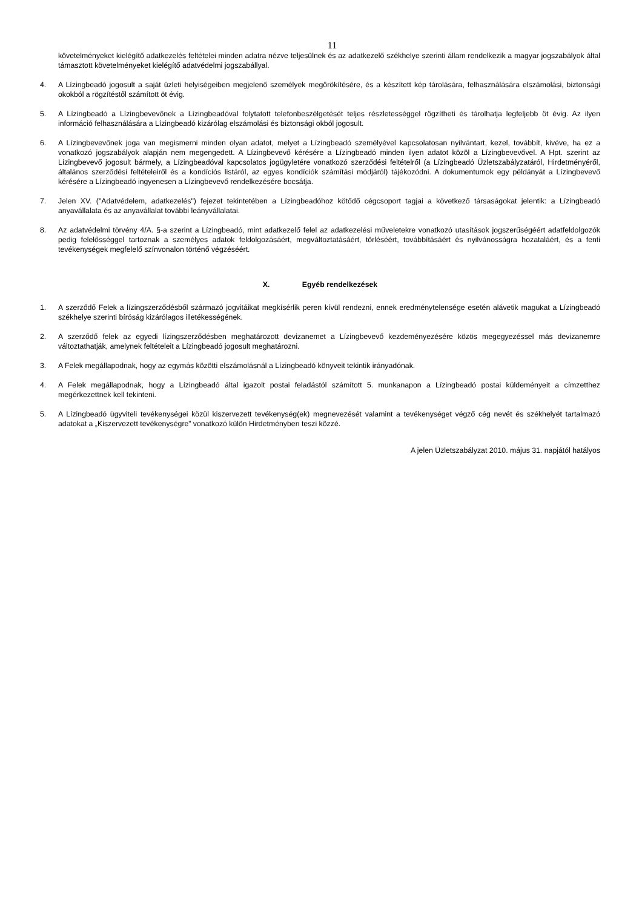11
követelményeket kielégítő adatkezelés feltételei minden adatra nézve teljesülnek és az adatkezelő székhelye szerinti állam rendelkezik a magyar jogszabályok által támasztott követelményeket kielégítő adatvédelmi jogszabállyal.
4. A Lízingbeadó jogosult a saját üzleti helyiségeiben megjelenő személyek megörökítésére, és a készített kép tárolására, felhasználására elszámolási, biztonsági okokból a rögzítéstől számított öt évig.
5. A Lízingbeadó a Lízingbevevőnek a Lízingbeadóval folytatott telefonbeszélgetését teljes részletességgel rögzítheti és tárolhatja legfeljebb öt évig. Az ilyen információ felhasználására a Lízingbeadó kizárólag elszámolási és biztonsági okból jogosult.
6. A Lízingbevevőnek joga van megismerni minden olyan adatot, melyet a Lízingbeadó személyével kapcsolatosan nyilvántart, kezel, továbbít, kivéve, ha ez a vonatkozó jogszabályok alapján nem megengedett. A Lízingbevevő kérésére a Lízingbeadó minden ilyen adatot közöl a Lízingbevevővel. A Hpt. szerint az Lízingbevevő jogosult bármely, a Lízingbeadóval kapcsolatos jogügyletére vonatkozó szerződési feltételről (a Lízingbeadó Üzletszabályzatáról, Hirdetményéről, általános szerződési feltételeiről és a kondíciós listáról, az egyes kondíciók számítási módjáról) tájékozódni. A dokumentumok egy példányát a Lízingbevevő kérésére a Lízingbeadó ingyenesen a Lízingbevevő rendelkezésére bocsátja.
7. Jelen XV. ("Adatvédelem, adatkezelés") fejezet tekintetében a Lízingbeadóhoz kötődő cégcsoport tagjai a következő társaságokat jelentik: a Lízingbeadó anyavállalata és az anyavállalat további leányvállalatai.
8. Az adatvédelmi törvény 4/A. §-a szerint a Lízingbeadó, mint adatkezelő felel az adatkezelési műveletekre vonatkozó utasítások jogszerűségéért adatfeldolgozók pedig felelősséggel tartoznak a személyes adatok feldolgozásáért, megváltoztatásáért, törléséért, továbbításáért és nyilvánosságra hozataláért, és a fenti tevékenységek megfelelő színvonalon történő végzéséért.
X. Egyéb rendelkezések
1. A szerződő Felek a lízingszerződésből származó jogvitáikat megkísérlik peren kívül rendezni, ennek eredménytelensége esetén alávetik magukat a Lízingbeadó székhelye szerinti bíróság kizárólagos illetékességének.
2. A szerződő felek az egyedi lízingszerződésben meghatározott devizanemet a Lízingbevevő kezdeményezésére közös megegyezéssel más devizanemre változtathatják, amelynek feltételeit a Lízingbeadó jogosult meghatározni.
3. A Felek megállapodnak, hogy az egymás közötti elszámolásnál a Lízingbeadó könyveit tekintik irányadónak.
4. A Felek megállapodnak, hogy a Lízingbeadó által igazolt postai feladástól számított 5. munkanapon a Lízingbeadó postai küldeményeit a címzetthez megérkezettnek kell tekinteni.
5. A Lízingbeadó ügyviteli tevékenységei közül kiszervezett tevékenység(ek) megnevezését valamint a tevékenységet végző cég nevét és székhelyét tartalmazó adatokat a „Kiszervezett tevékenységre” vonatkozó külön Hirdetményben teszi közzé.
A jelen Üzletszabályzat 2010. május 31. napjától hatályos